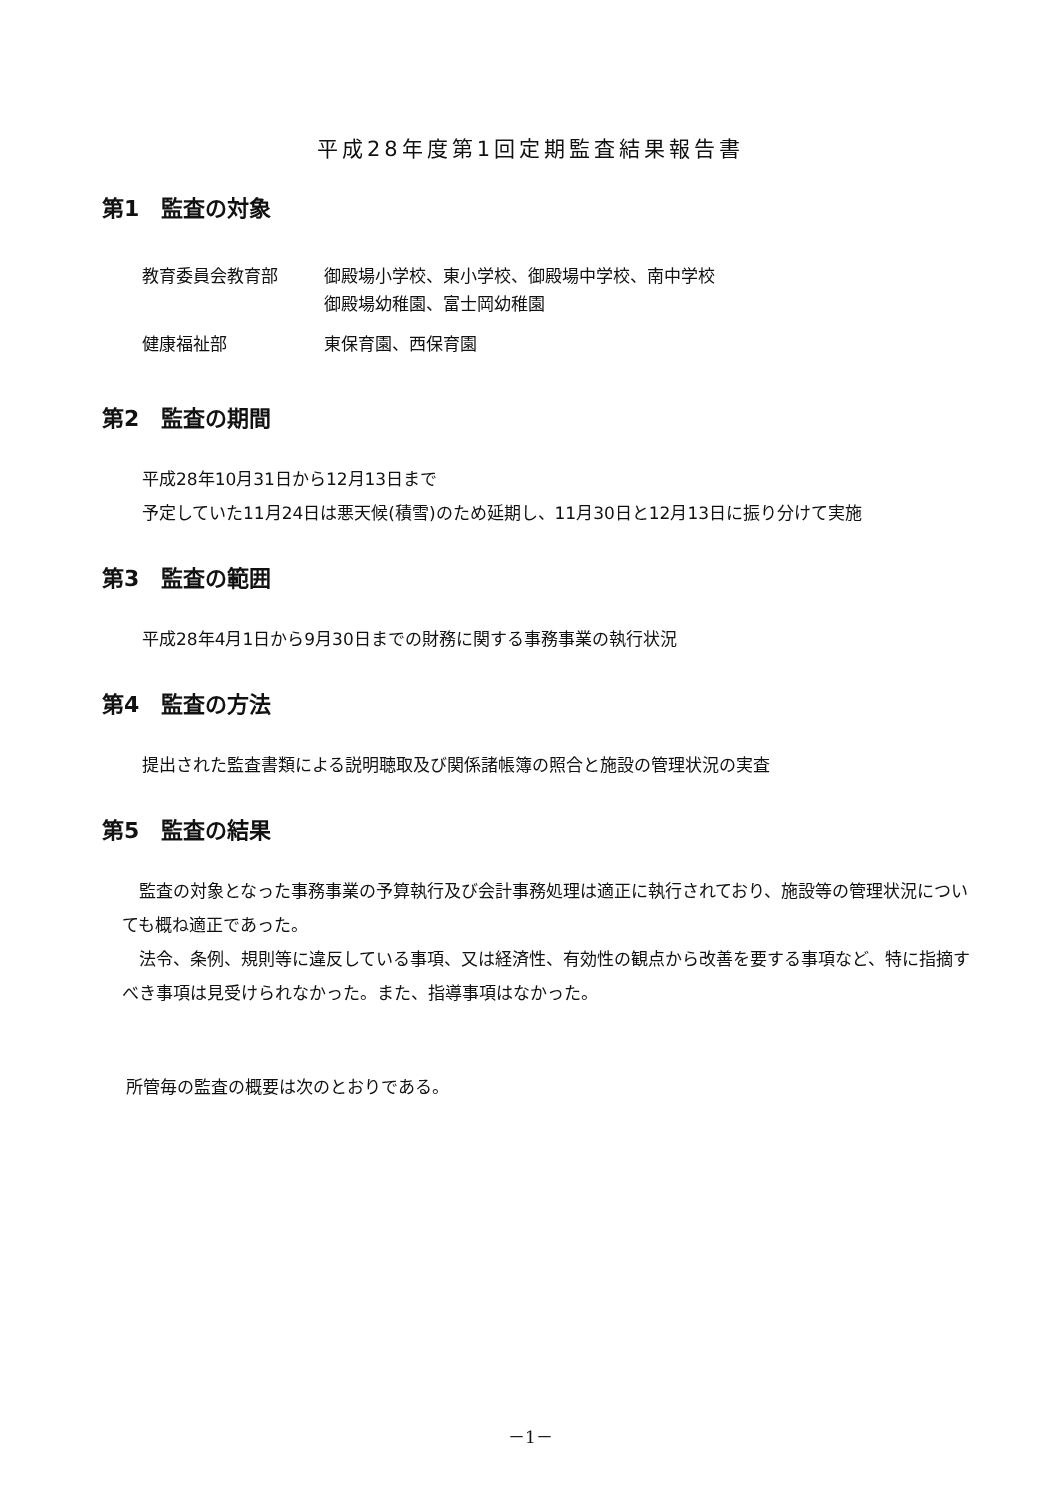平成28年度第1回定期監査結果報告書
第1　監査の対象
| 教育委員会教育部 | 御殿場小学校、東小学校、御殿場中学校、南中学校 御殿場幼稚園、富士岡幼稚園 |
| 健康福祉部 | 東保育園、西保育園 |
第2　監査の期間
平成28年10月31日から12月13日まで
予定していた11月24日は悪天候(積雪)のため延期し、11月30日と12月13日に振り分けて実施
第3　監査の範囲
平成28年4月1日から9月30日までの財務に関する事務事業の執行状況
第4　監査の方法
提出された監査書類による説明聴取及び関係諸帳簿の照合と施設の管理状況の実査
第5　監査の結果
　監査の対象となった事務事業の予算執行及び会計事務処理は適正に執行されており、施設等の管理状況についても概ね適正であった。
　法令、条例、規則等に違反している事項、又は経済性、有効性の観点から改善を要する事項など、特に指摘すべき事項は見受けられなかった。また、指導事項はなかった。
所管毎の監査の概要は次のとおりである。
－1－